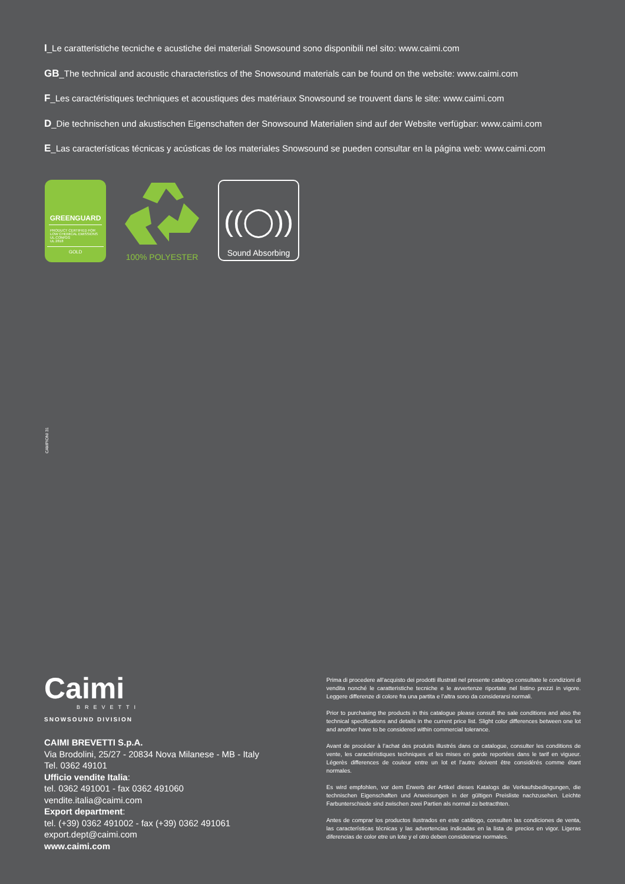I_Le caratteristiche tecniche e acustiche dei materiali Snowsound sono disponibili nel sito: www.caimi.com
GB_The technical and acoustic characteristics of the Snowsound materials can be found on the website: www.caimi.com
F_Les caractéristiques techniques et acoustiques des matériaux Snowsound se trouvent dans le site: www.caimi.com
D_Die technischen und akustischen Eigenschaften der Snowsound Materialien sind auf der Website verfügbar: www.caimi.com
E_Las características técnicas y acústicas de los materiales Snowsound se pueden consultar en la página web: www.caimi.com
GREENGUARD
PRODUCT CERTIFIED FOR
LOW CHEMICAL EMISSIONS
UL.COM/GG
UL 2818
GOLD
100% POLYESTER
((◯))
Sound Absorbing
CAMPIONI 31
Caimi
BREVETTI
SNOWSOUND DIVISION
CAIMI BREVETTI S.p.A.
Via Brodolini, 25/27 - 20834 Nova Milanese - MB - Italy
Tel. 0362 49101
Ufficio vendite Italia:
tel. 0362 491001 - fax 0362 491060
vendite.italia@caimi.com
Export department:
tel. (+39) 0362 491002 - fax (+39) 0362 491061
export.dept@caimi.com
www.caimi.com
Prima di procedere all’acquisto dei prodotti illustrati nel presente catalogo consultate le condizioni di vendita nonché le caratteristiche tecniche e le avvertenze riportate nel listino prezzi in vigore. Leggere differenze di colore fra una partita e l’altra sono da considerarsi normali.
Prior to purchasing the products in this catalogue please consult the sale conditions and also the technical specifications and details in the current price list. Slight color differences between one lot and another have to be considered within commercial tolerance.
Avant de procéder à l’achat des produits illustrés dans ce catalogue, consulter les conditions de vente, les caractéristiques techniques et les mises en garde reportées dans le tarif en vigueur. Légerès differences de couleur entre un lot et l’autre doivent être considérés comme étant normales.
Es wird empfohlen, vor dem Erwerb der Artikel dieses Katalogs die Verkaufsbedingungen, die technischen Eigenschaften und Anweisungen in der gültigen Preisliste nachzusehen. Leichte Farbunterschiede sind zwischen zwei Partien als normal zu betracthten.
Antes de comprar los productos ilustrados en este catálogo, consulten las condiciones de venta, las características técnicas y las advertencias indicadas en la lista de precios en vigor. Ligeras diferencias de color etre un lote y el otro deben considerarse normales.